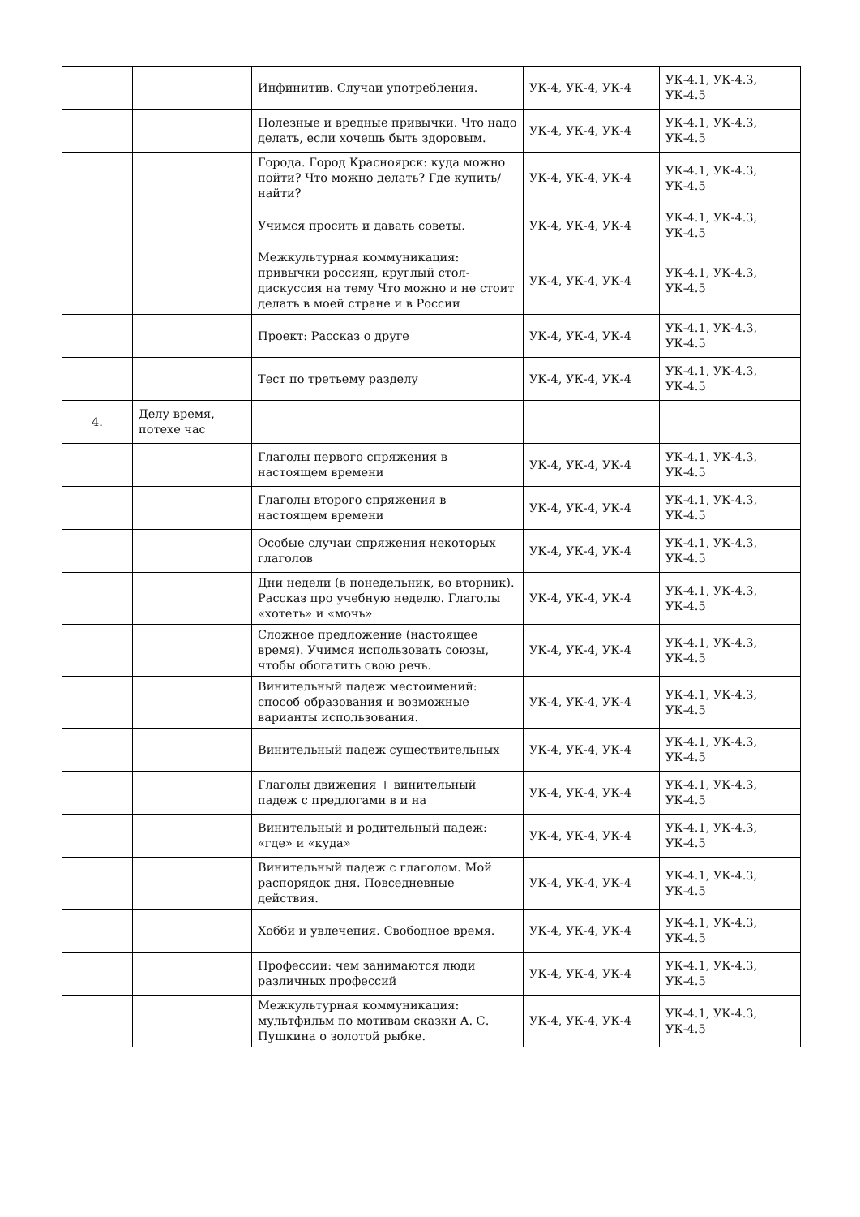| | | Инфинитив. Случаи употребления. | УК-4, УК-4, УК-4 | УК-4.1, УК-4.3, УК-4.5 |
| | | Полезные и вредные привычки. Что надо делать, если хочешь быть здоровым. | УК-4, УК-4, УК-4 | УК-4.1, УК-4.3, УК-4.5 |
| | | Города. Город Красноярск: куда можно пойти? Что можно делать? Где купить/найти? | УК-4, УК-4, УК-4 | УК-4.1, УК-4.3, УК-4.5 |
| | | Учимся просить и давать советы. | УК-4, УК-4, УК-4 | УК-4.1, УК-4.3, УК-4.5 |
| | | Межкультурная коммуникация: привычки россиян, круглый стол-дискуссия на тему Что можно и не стоит делать в моей стране и в России | УК-4, УК-4, УК-4 | УК-4.1, УК-4.3, УК-4.5 |
| | | Проект: Рассказ о друге | УК-4, УК-4, УК-4 | УК-4.1, УК-4.3, УК-4.5 |
| | | Тест по третьему разделу | УК-4, УК-4, УК-4 | УК-4.1, УК-4.3, УК-4.5 |
| 4. | Делу время, потехе час | | | |
| | | Глаголы первого спряжения в настоящем времени | УК-4, УК-4, УК-4 | УК-4.1, УК-4.3, УК-4.5 |
| | | Глаголы второго спряжения в настоящем времени | УК-4, УК-4, УК-4 | УК-4.1, УК-4.3, УК-4.5 |
| | | Особые случаи спряжения некоторых глаголов | УК-4, УК-4, УК-4 | УК-4.1, УК-4.3, УК-4.5 |
| | | Дни недели (в понедельник, во вторник). Рассказ про учебную неделю. Глаголы «хотеть» и «мочь» | УК-4, УК-4, УК-4 | УК-4.1, УК-4.3, УК-4.5 |
| | | Сложное предложение (настоящее время). Учимся использовать союзы, чтобы обогатить свою речь. | УК-4, УК-4, УК-4 | УК-4.1, УК-4.3, УК-4.5 |
| | | Винительный падеж местоимений: способ образования и возможные варианты использования. | УК-4, УК-4, УК-4 | УК-4.1, УК-4.3, УК-4.5 |
| | | Винительный падеж существительных | УК-4, УК-4, УК-4 | УК-4.1, УК-4.3, УК-4.5 |
| | | Глаголы движения + винительный падеж с предлогами в и на | УК-4, УК-4, УК-4 | УК-4.1, УК-4.3, УК-4.5 |
| | | Винительный и родительный падеж: «где» и «куда» | УК-4, УК-4, УК-4 | УК-4.1, УК-4.3, УК-4.5 |
| | | Винительный падеж с глаголом. Мой распорядок дня. Повседневные действия. | УК-4, УК-4, УК-4 | УК-4.1, УК-4.3, УК-4.5 |
| | | Хобби и увлечения. Свободное время. | УК-4, УК-4, УК-4 | УК-4.1, УК-4.3, УК-4.5 |
| | | Профессии: чем занимаются люди различных профессий | УК-4, УК-4, УК-4 | УК-4.1, УК-4.3, УК-4.5 |
| | | Межкультурная коммуникация: мультфильм по мотивам сказки А. С. Пушкина о золотой рыбке. | УК-4, УК-4, УК-4 | УК-4.1, УК-4.3, УК-4.5 |